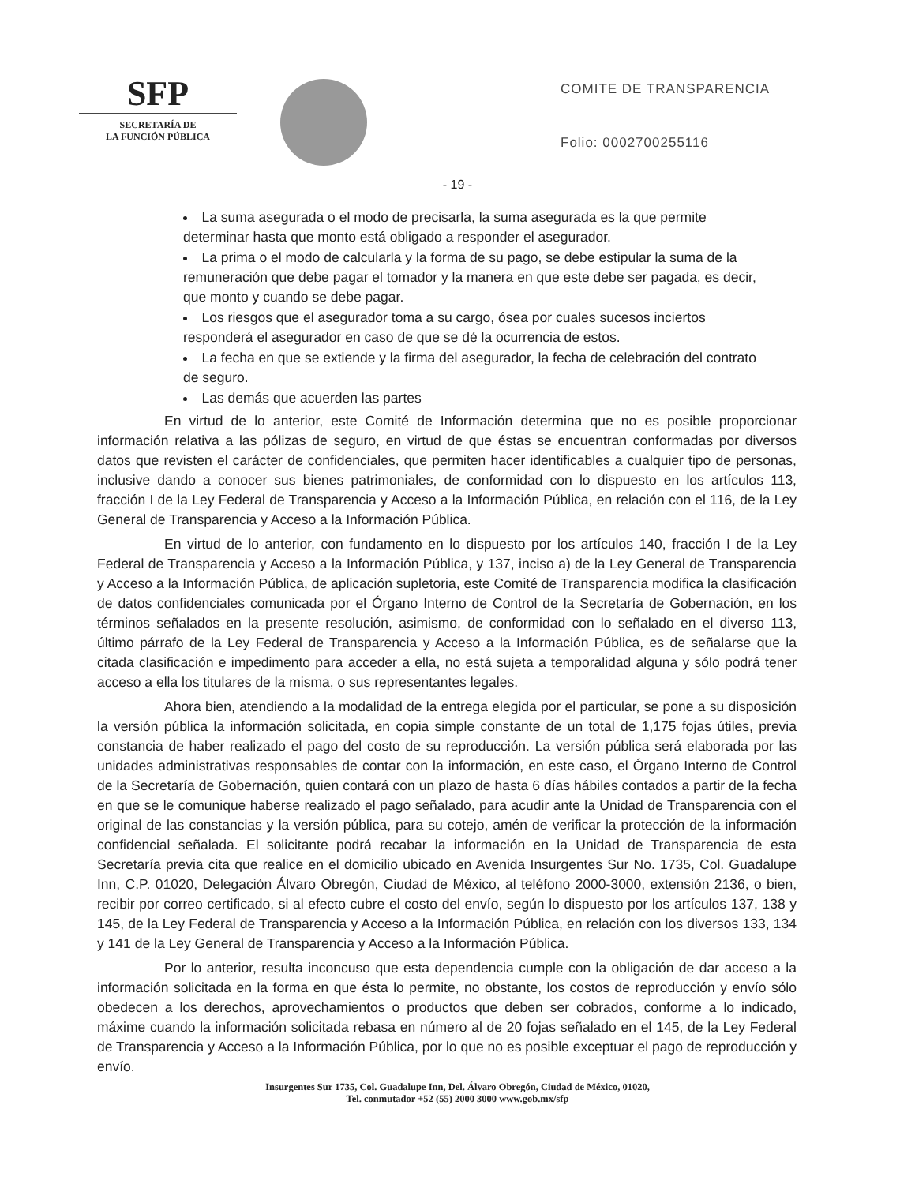SFP
SECRETARÍA DE
LA FUNCIÓN PÚBLICA
COMITE DE TRANSPARENCIA
Folio: 0002700255116
- 19 -
La suma asegurada o el modo de precisarla, la suma asegurada es la que permite determinar hasta que monto está obligado a responder el asegurador.
La prima o el modo de calcularla y la forma de su pago, se debe estipular la suma de la remuneración que debe pagar el tomador y la manera en que este debe ser pagada, es decir, que monto y cuando se debe pagar.
Los riesgos que el asegurador toma a su cargo, ósea por cuales sucesos inciertos responderá el asegurador en caso de que se dé la ocurrencia de estos.
La fecha en que se extiende y la firma del asegurador, la fecha de celebración del contrato de seguro.
Las demás que acuerden las partes
En virtud de lo anterior, este Comité de Información determina que no es posible proporcionar información relativa a las pólizas de seguro, en virtud de que éstas se encuentran conformadas por diversos datos que revisten el carácter de confidenciales, que permiten hacer identificables a cualquier tipo de personas, inclusive dando a conocer sus bienes patrimoniales, de conformidad con lo dispuesto en los artículos 113, fracción I de la Ley Federal de Transparencia y Acceso a la Información Pública, en relación con el 116, de la Ley General de Transparencia y Acceso a la Información Pública.
En virtud de lo anterior, con fundamento en lo dispuesto por los artículos 140, fracción I de la Ley Federal de Transparencia y Acceso a la Información Pública, y 137, inciso a) de la Ley General de Transparencia y Acceso a la Información Pública, de aplicación supletoria, este Comité de Transparencia modifica la clasificación de datos confidenciales comunicada por el Órgano Interno de Control de la Secretaría de Gobernación, en los términos señalados en la presente resolución, asimismo, de conformidad con lo señalado en el diverso 113, último párrafo de la Ley Federal de Transparencia y Acceso a la Información Pública, es de señalarse que la citada clasificación e impedimento para acceder a ella, no está sujeta a temporalidad alguna y sólo podrá tener acceso a ella los titulares de la misma, o sus representantes legales.
Ahora bien, atendiendo a la modalidad de la entrega elegida por el particular, se pone a su disposición la versión pública la información solicitada, en copia simple constante de un total de 1,175 fojas útiles, previa constancia de haber realizado el pago del costo de su reproducción. La versión pública será elaborada por las unidades administrativas responsables de contar con la información, en este caso, el Órgano Interno de Control de la Secretaría de Gobernación, quien contará con un plazo de hasta 6 días hábiles contados a partir de la fecha en que se le comunique haberse realizado el pago señalado, para acudir ante la Unidad de Transparencia con el original de las constancias y la versión pública, para su cotejo, amén de verificar la protección de la información confidencial señalada. El solicitante podrá recabar la información en la Unidad de Transparencia de esta Secretaría previa cita que realice en el domicilio ubicado en Avenida Insurgentes Sur No. 1735, Col. Guadalupe Inn, C.P. 01020, Delegación Álvaro Obregón, Ciudad de México, al teléfono 2000-3000, extensión 2136, o bien, recibir por correo certificado, si al efecto cubre el costo del envío, según lo dispuesto por los artículos 137, 138 y 145, de la Ley Federal de Transparencia y Acceso a la Información Pública, en relación con los diversos 133, 134 y 141 de la Ley General de Transparencia y Acceso a la Información Pública.
Por lo anterior, resulta inconcuso que esta dependencia cumple con la obligación de dar acceso a la información solicitada en la forma en que ésta lo permite, no obstante, los costos de reproducción y envío sólo obedecen a los derechos, aprovechamientos o productos que deben ser cobrados, conforme a lo indicado, máxime cuando la información solicitada rebasa en número al de 20 fojas señalado en el 145, de la Ley Federal de Transparencia y Acceso a la Información Pública, por lo que no es posible exceptuar el pago de reproducción y envío.
Insurgentes Sur 1735, Col. Guadalupe Inn, Del. Álvaro Obregón, Ciudad de México, 01020,
Tel. conmutador +52 (55) 2000 3000 www.gob.mx/sfp